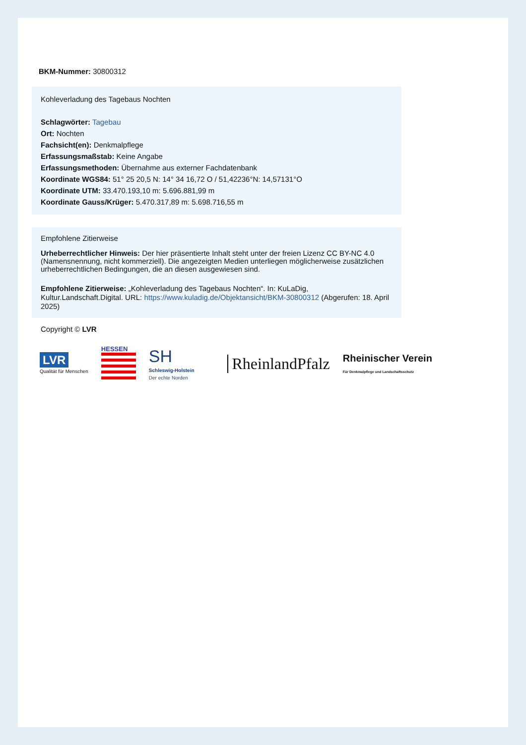BKM-Nummer: 30800312
Kohleverladung des Tagebaus Nochten
Schlagwörter: Tagebau
Ort: Nochten
Fachsicht(en): Denkmalpflege
Erfassungsmaßstab: Keine Angabe
Erfassungsmethoden: Übernahme aus externer Fachdatenbank
Koordinate WGS84: 51° 25 20,5 N: 14° 34 16,72 O / 51,42236°N: 14,57131°O
Koordinate UTM: 33.470.193,10 m: 5.696.881,99 m
Koordinate Gauss/Krüger: 5.470.317,89 m: 5.698.716,55 m
Empfohlene Zitierweise
Urheberrechtlicher Hinweis: Der hier präsentierte Inhalt steht unter der freien Lizenz CC BY-NC 4.0 (Namensnennung, nicht kommerziell). Die angezeigten Medien unterliegen möglicherweise zusätzlichen urheberrechtlichen Bedingungen, die an diesen ausgewiesen sind.
Empfohlene Zitierweise: „Kohleverladung des Tagebaus Nochten“. In: KuLaDig, Kultur.Landschaft.Digital. URL: https://www.kuladig.de/Objektansicht/BKM-30800312 (Abgerufen: 18. April 2025)
Copyright © LVR
LVR
Qualität für Menschen
HESSEN
SH
Schleswig-Holstein
Der echte Norden
RheinlandPfalz
Rheinischer Verein
Für Denkmalpflege und Landschaftsschutz